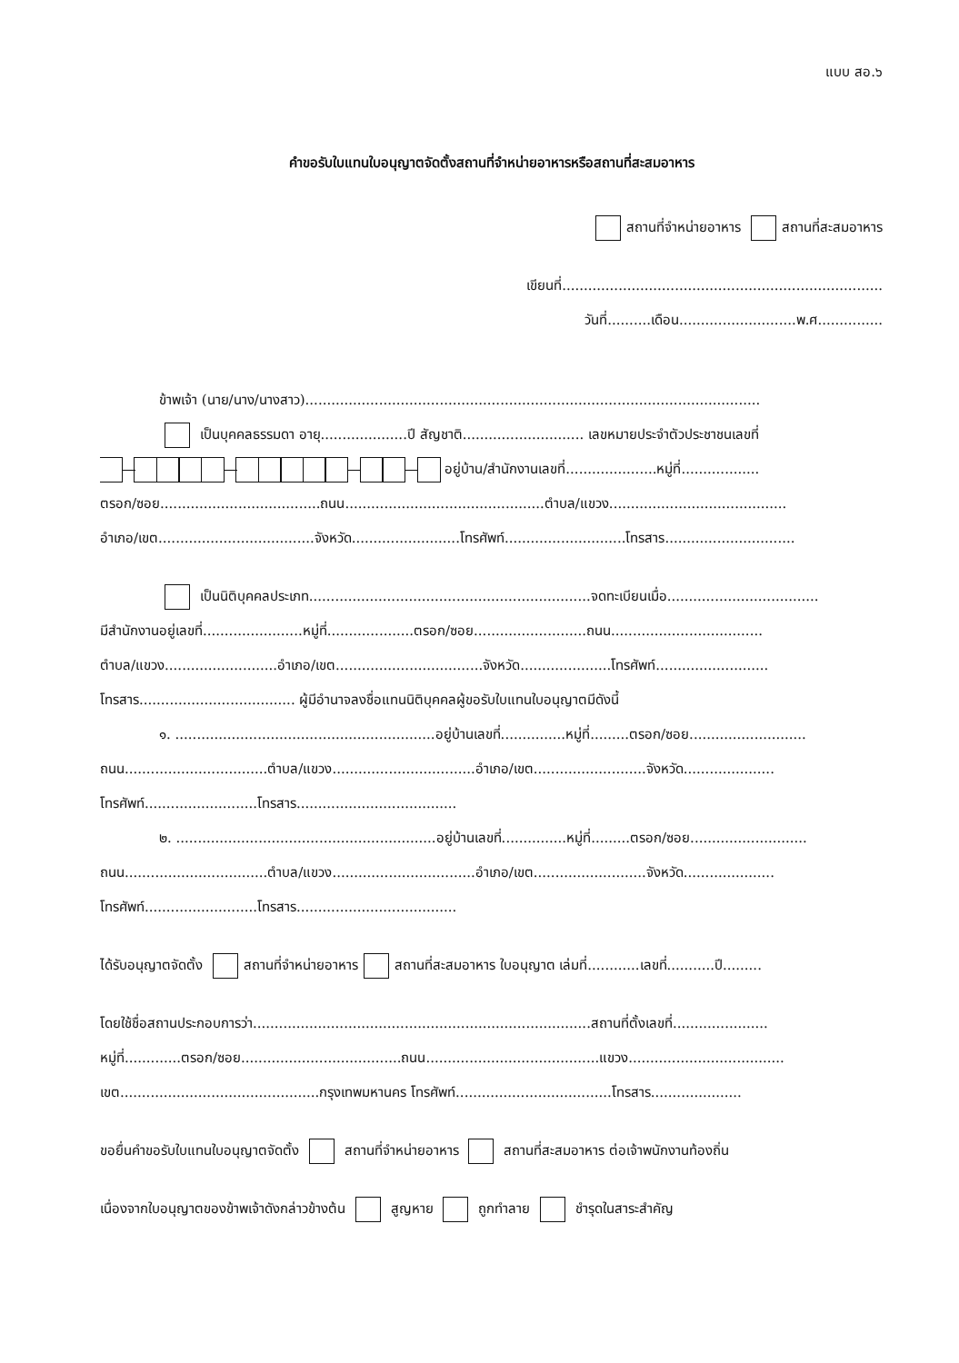แบบ สอ.๖
คำขอรับใบแทนใบอนุญาตจัดตั้งสถานที่จำหน่ายอาหารหรือสถานที่สะสมอาหาร
สถานที่จำหน่ายอาหาร สถานที่สะสมอาหาร
เขียนที่..........................................................................
วันที่..........เดือน...........................พ.ศ...............
ข้าพเจ้า (นาย/นาง/นางสาว).........................................................................................................
เป็นบุคคลธรรมดา อายุ....................ปี สัญชาติ............................ เลขหมายประจำตัวประชาชนเลขที่
อยู่บ้าน/สำนักงานเลขที่.....................หมู่ที่..................
ตรอก/ซอย.....................................ถนน..............................................ตำบล/แขวง.........................................
อำเภอ/เขต....................................จังหวัด.........................โทรศัพท์............................โทรสาร..............................
เป็นนิติบุคคลประเภท.................................................................จดทะเบียนเมื่อ...................................
มีสำนักงานอยู่เลขที่.......................หมู่ที่....................ตรอก/ซอย..........................ถนน...................................
ตำบล/แขวง..........................อำเภอ/เขต..................................จังหวัด.....................โทรศัพท์..........................
โทรสาร.................................... ผู้มีอำนาจลงชื่อแทนนิติบุคคลผู้ขอรับใบแทนใบอนุญาตมีดังนี้
๑. ............................................................อยู่บ้านเลขที่...............หมู่ที่.........ตรอก/ซอย...........................
ถนน.................................ตำบล/แขวง.................................อำเภอ/เขต..........................จังหวัด.....................
โทรศัพท์..........................โทรสาร.....................................
๒. ............................................................อยู่บ้านเลขที่...............หมู่ที่.........ตรอก/ซอย...........................
ถนน.................................ตำบล/แขวง.................................อำเภอ/เขต..........................จังหวัด.....................
โทรศัพท์..........................โทรสาร.....................................
ได้รับอนุญาตจัดตั้ง สถานที่จำหน่ายอาหาร สถานที่สะสมอาหาร ใบอนุญาต เล่มที่............เลขที่...........ปี.........
โดยใช้ชื่อสถานประกอบการว่า..............................................................................สถานที่ตั้งเลขที่......................
หมู่ที่.............ตรอก/ซอย.....................................ถนน........................................แขวง....................................
เขต..............................................กรุงเทพมหานคร โทรศัพท์....................................โทรสาร.....................
ขอยื่นคำขอรับใบแทนใบอนุญาตจัดตั้ง สถานที่จำหน่ายอาหาร สถานที่สะสมอาหาร ต่อเจ้าพนักงานท้องถิ่น
เนื่องจากใบอนุญาตของข้าพเจ้าดังกล่าวข้างต้น สูญหาย ถูกทำลาย ชำรุดในสาระสำคัญ